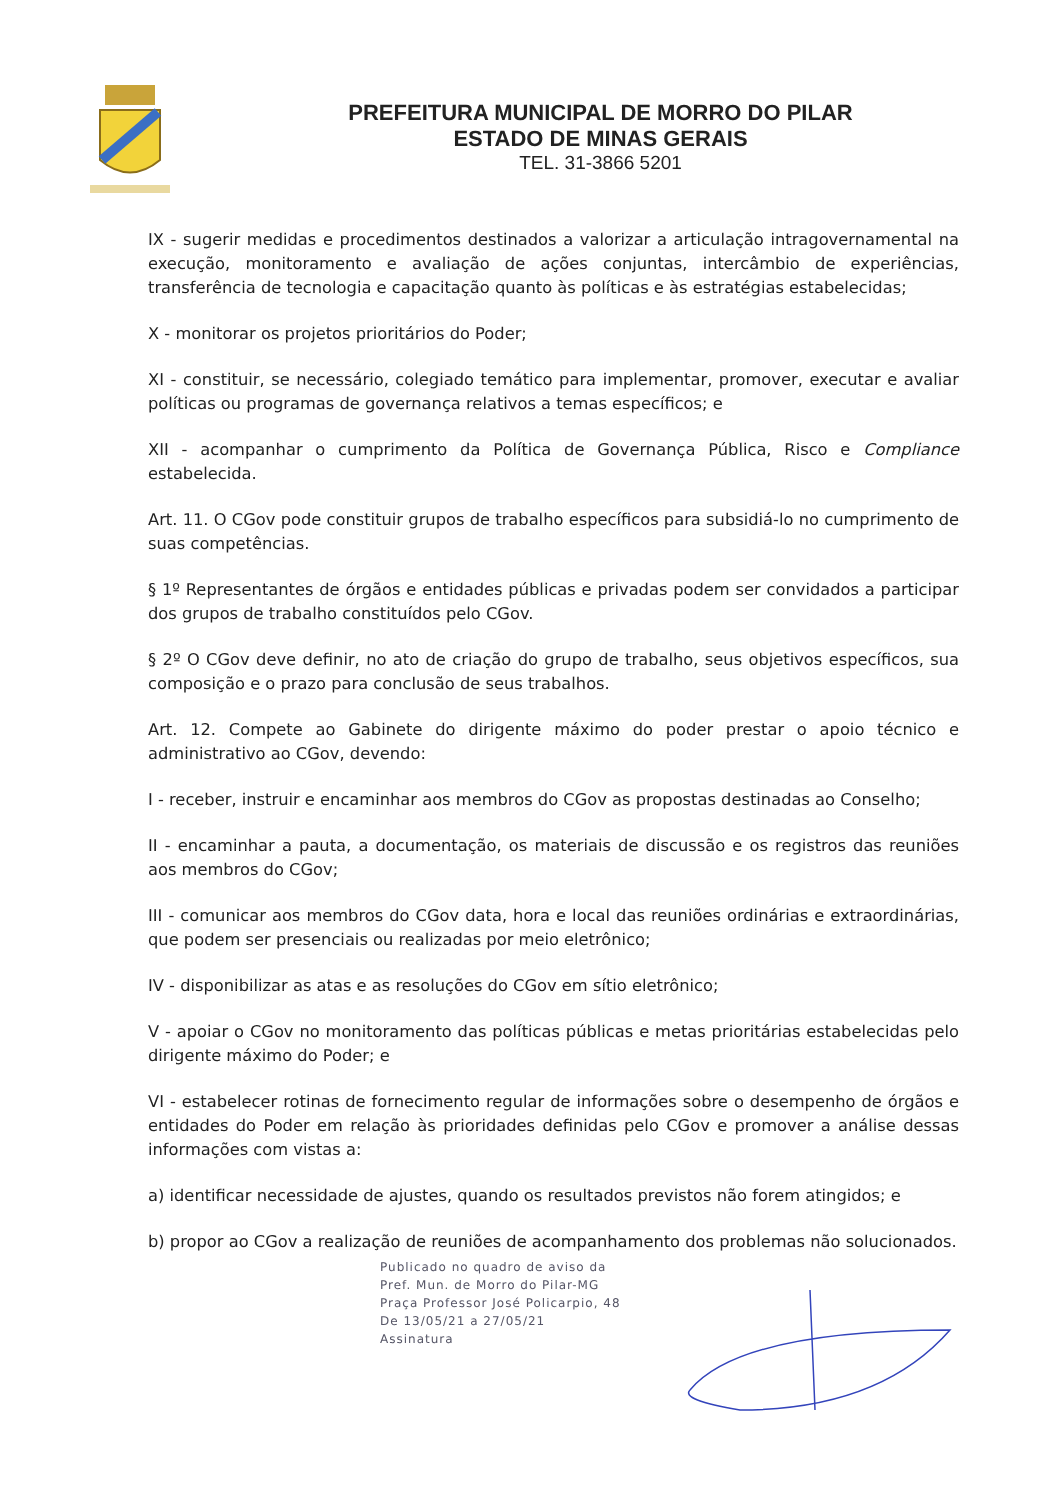PREFEITURA MUNICIPAL DE MORRO DO PILAR
ESTADO DE MINAS GERAIS
TEL. 31-3866 5201
IX - sugerir medidas e procedimentos destinados a valorizar a articulação intragovernamental na execução, monitoramento e avaliação de ações conjuntas, intercâmbio de experiências, transferência de tecnologia e capacitação quanto às políticas e às estratégias estabelecidas;
X - monitorar os projetos prioritários do Poder;
XI - constituir, se necessário, colegiado temático para implementar, promover, executar e avaliar políticas ou programas de governança relativos a temas específicos; e
XII - acompanhar o cumprimento da Política de Governança Pública, Risco e Compliance estabelecida.
Art. 11. O CGov pode constituir grupos de trabalho específicos para subsidiá-lo no cumprimento de suas competências.
§ 1º Representantes de órgãos e entidades públicas e privadas podem ser convidados a participar dos grupos de trabalho constituídos pelo CGov.
§ 2º O CGov deve definir, no ato de criação do grupo de trabalho, seus objetivos específicos, sua composição e o prazo para conclusão de seus trabalhos.
Art. 12. Compete ao Gabinete do dirigente máximo do poder prestar o apoio técnico e administrativo ao CGov, devendo:
I - receber, instruir e encaminhar aos membros do CGov as propostas destinadas ao Conselho;
II - encaminhar a pauta, a documentação, os materiais de discussão e os registros das reuniões aos membros do CGov;
III - comunicar aos membros do CGov data, hora e local das reuniões ordinárias e extraordinárias, que podem ser presenciais ou realizadas por meio eletrônico;
IV - disponibilizar as atas e as resoluções do CGov em sítio eletrônico;
V - apoiar o CGov no monitoramento das políticas públicas e metas prioritárias estabelecidas pelo dirigente máximo do Poder; e
VI - estabelecer rotinas de fornecimento regular de informações sobre o desempenho de órgãos e entidades do Poder em relação às prioridades definidas pelo CGov e promover a análise dessas informações com vistas a:
a) identificar necessidade de ajustes, quando os resultados previstos não forem atingidos; e
b) propor ao CGov a realização de reuniões de acompanhamento dos problemas não solucionados.
Publicado no quadro de aviso da
Pref. Mun. de Morro do Pilar-MG
Praça Professor José Policarpio, 48
De 13/05/21 a 27/05/21
Assinatura